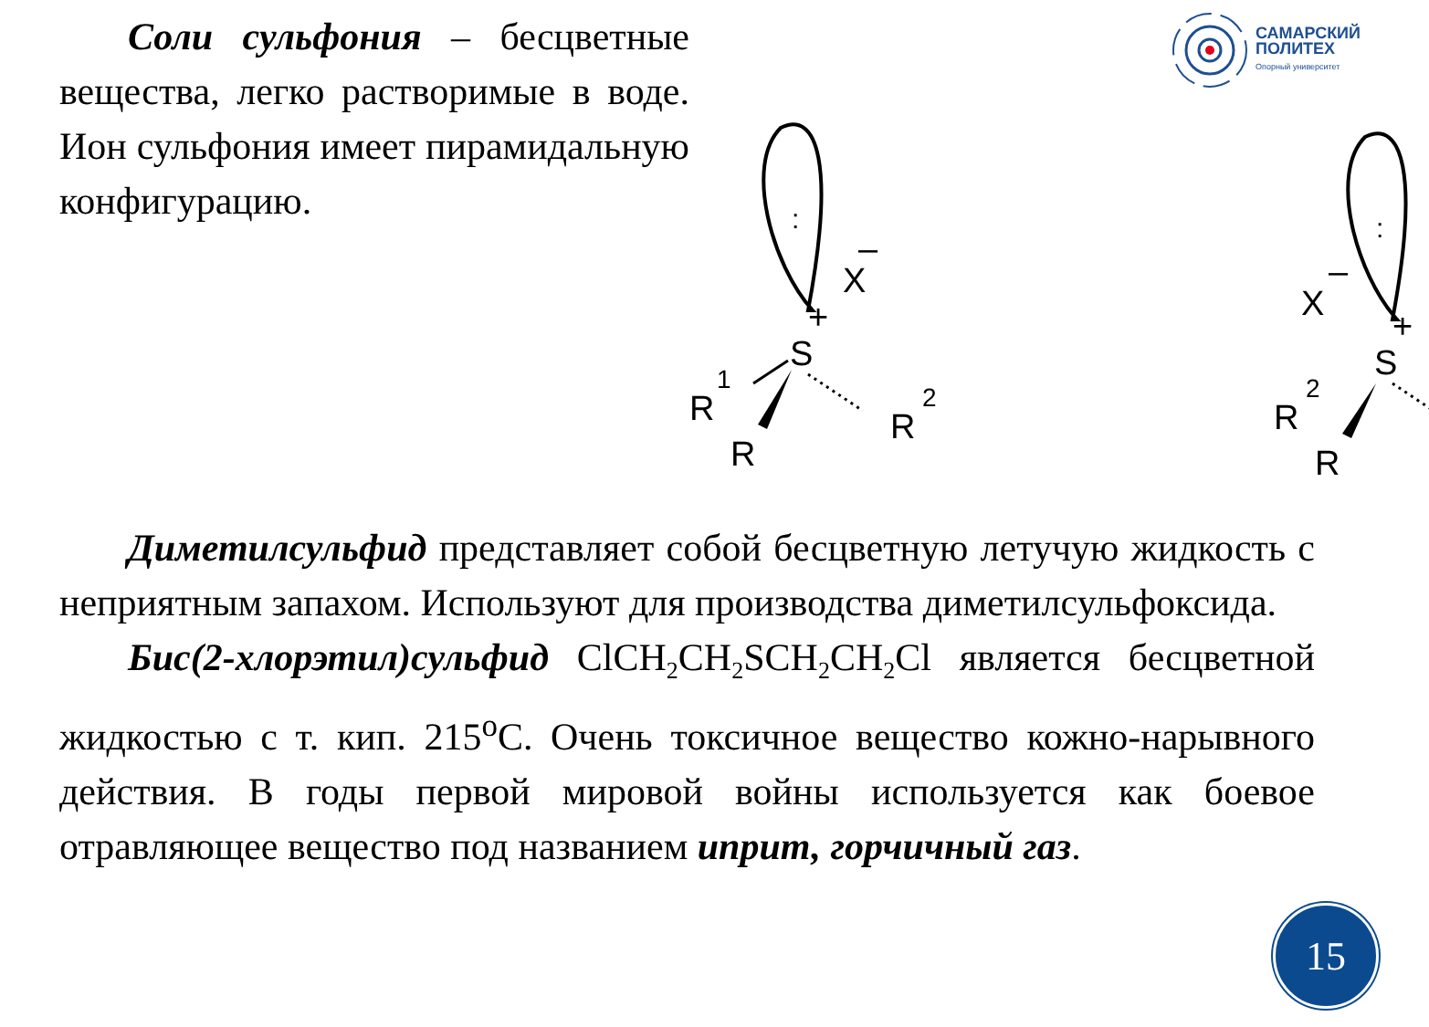Соли сульфония – бесцветные вещества, легко растворимые в воде. Ион сульфония имеет пирамидальную конфигурацию.
САМАРСКИЙ
ПОЛИТЕХ
Опорный университет
:
+
X
–
S
R
1
R
R
2
:
+
X
–
S
R
2
R
Диметилсульфид представляет собой бесцветную летучую жидкость с неприятным запахом. Используют для производства диметилсульфоксида.
Бис(2-хлорэтил)сульфид ClCH<sub>2</sub>CH<sub>2</sub>SCH<sub>2</sub>CH<sub>2</sub>Cl является бесцветной жидкостью с т. кип. 215<sup>o</sup>С. Очень токсичное вещество кожно-нарывного действия. В годы первой мировой войны используется как боевое отравляющее вещество под названием иприт, горчичный газ.
15